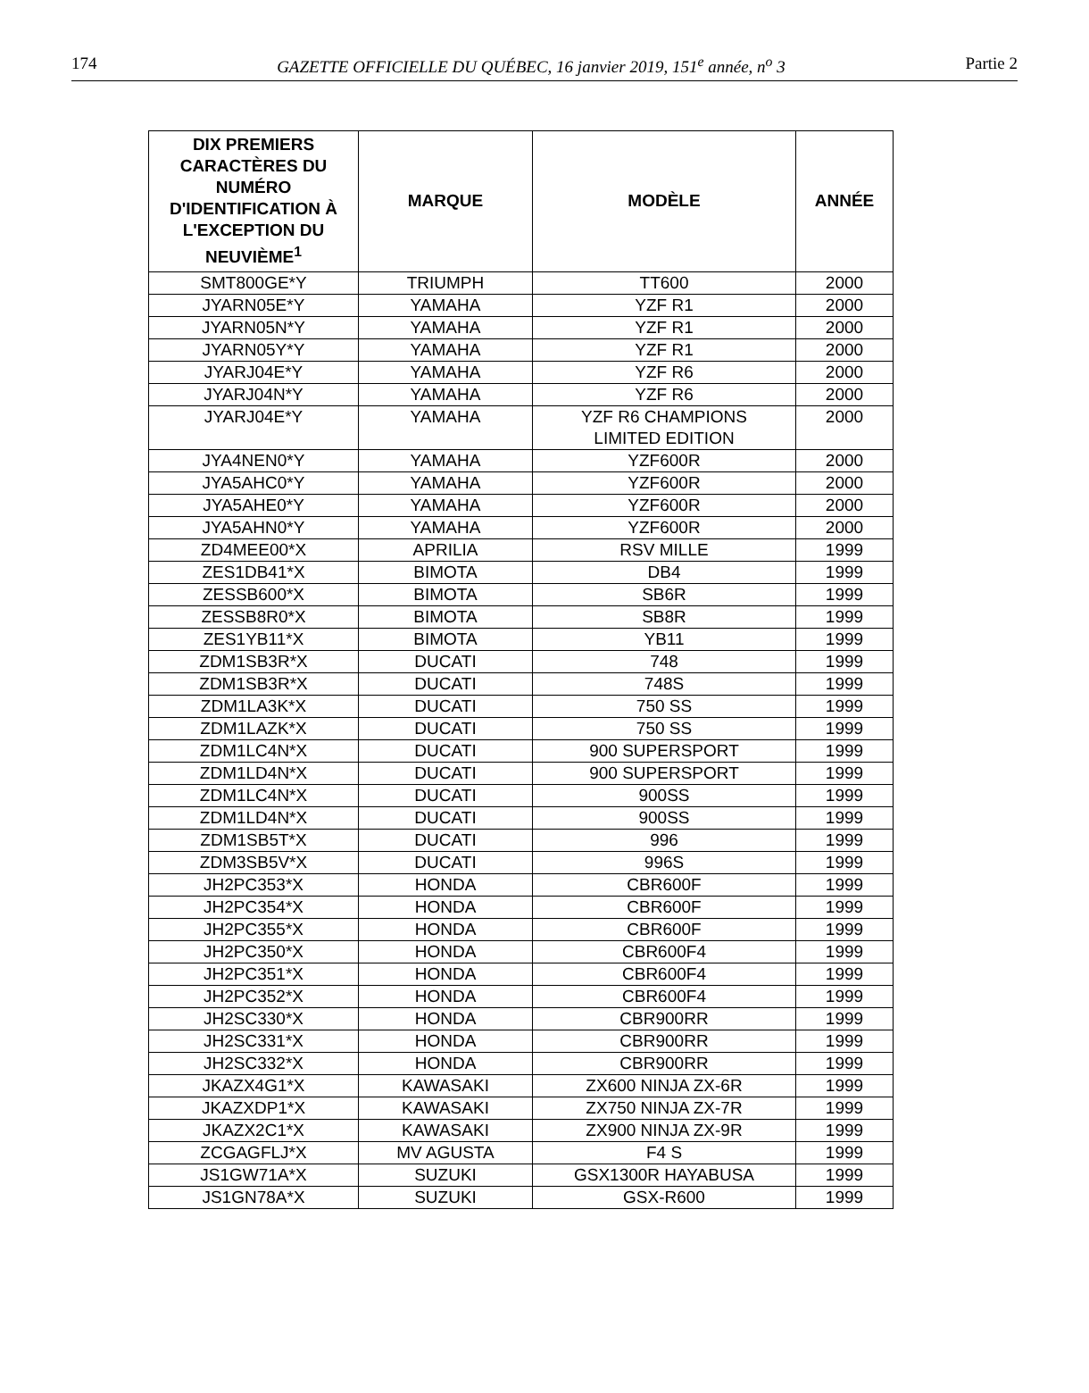174 GAZETTE OFFICIELLE DU QUÉBEC, 16 janvier 2019, 151<sup>e</sup> année, n<sup>o</sup> 3 Partie 2
| DIX PREMIERS CARACTÈRES DU NUMÉRO D'IDENTIFICATION À L'EXCEPTION DU NEUVIÈME<sup>1</sup> | MARQUE | MODÈLE | ANNÉE |
| --- | --- | --- | --- |
| SMT800GE*Y | TRIUMPH | TT600 | 2000 |
| JYARN05E*Y | YAMAHA | YZF R1 | 2000 |
| JYARN05N*Y | YAMAHA | YZF R1 | 2000 |
| JYARN05Y*Y | YAMAHA | YZF R1 | 2000 |
| JYARJ04E*Y | YAMAHA | YZF R6 | 2000 |
| JYARJ04N*Y | YAMAHA | YZF R6 | 2000 |
| JYARJ04E*Y | YAMAHA | YZF R6 CHAMPIONS LIMITED EDITION | 2000 |
| JYA4NEN0*Y | YAMAHA | YZF600R | 2000 |
| JYA5AHC0*Y | YAMAHA | YZF600R | 2000 |
| JYA5AHE0*Y | YAMAHA | YZF600R | 2000 |
| JYA5AHN0*Y | YAMAHA | YZF600R | 2000 |
| ZD4MEE00*X | APRILIA | RSV MILLE | 1999 |
| ZES1DB41*X | BIMOTA | DB4 | 1999 |
| ZESSB600*X | BIMOTA | SB6R | 1999 |
| ZESSB8R0*X | BIMOTA | SB8R | 1999 |
| ZES1YB11*X | BIMOTA | YB11 | 1999 |
| ZDM1SB3R*X | DUCATI | 748 | 1999 |
| ZDM1SB3R*X | DUCATI | 748S | 1999 |
| ZDM1LA3K*X | DUCATI | 750 SS | 1999 |
| ZDM1LAZK*X | DUCATI | 750 SS | 1999 |
| ZDM1LC4N*X | DUCATI | 900 SUPERSPORT | 1999 |
| ZDM1LD4N*X | DUCATI | 900 SUPERSPORT | 1999 |
| ZDM1LC4N*X | DUCATI | 900SS | 1999 |
| ZDM1LD4N*X | DUCATI | 900SS | 1999 |
| ZDM1SB5T*X | DUCATI | 996 | 1999 |
| ZDM3SB5V*X | DUCATI | 996S | 1999 |
| JH2PC353*X | HONDA | CBR600F | 1999 |
| JH2PC354*X | HONDA | CBR600F | 1999 |
| JH2PC355*X | HONDA | CBR600F | 1999 |
| JH2PC350*X | HONDA | CBR600F4 | 1999 |
| JH2PC351*X | HONDA | CBR600F4 | 1999 |
| JH2PC352*X | HONDA | CBR600F4 | 1999 |
| JH2SC330*X | HONDA | CBR900RR | 1999 |
| JH2SC331*X | HONDA | CBR900RR | 1999 |
| JH2SC332*X | HONDA | CBR900RR | 1999 |
| JKAZX4G1*X | KAWASAKI | ZX600 NINJA ZX-6R | 1999 |
| JKAZXDP1*X | KAWASAKI | ZX750 NINJA ZX-7R | 1999 |
| JKAZX2C1*X | KAWASAKI | ZX900 NINJA ZX-9R | 1999 |
| ZCGAGFLJ*X | MV AGUSTA | F4 S | 1999 |
| JS1GW71A*X | SUZUKI | GSX1300R HAYABUSA | 1999 |
| JS1GN78A*X | SUZUKI | GSX-R600 | 1999 |